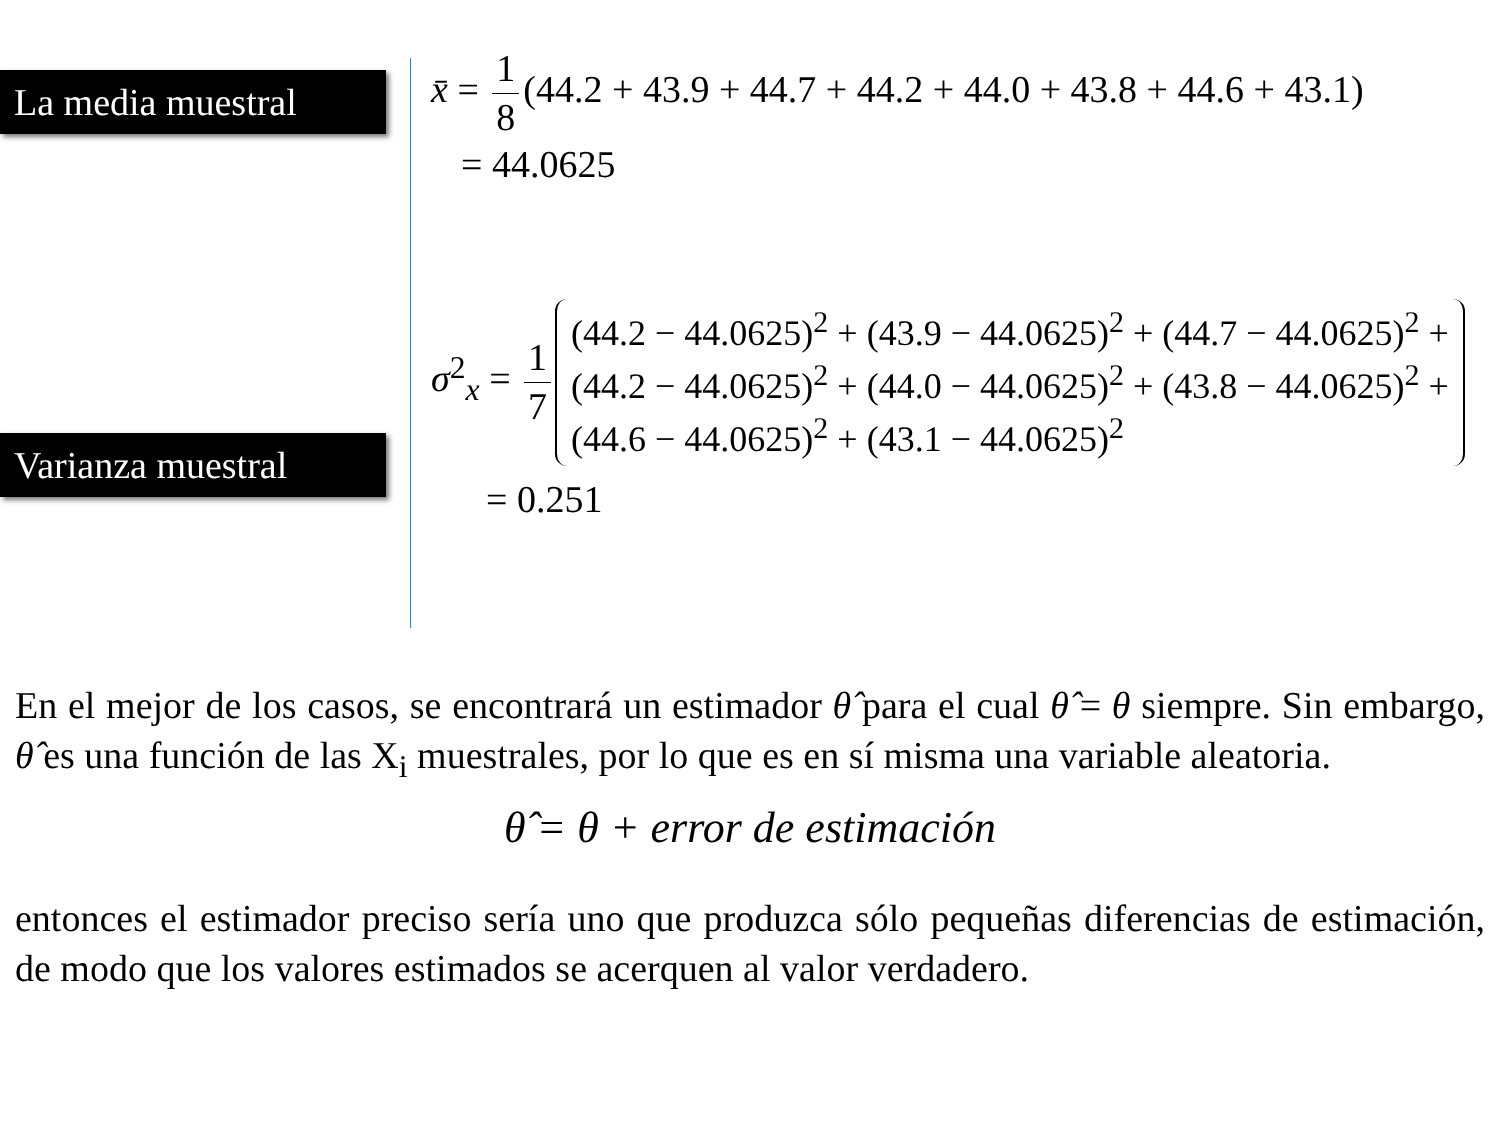La media muestral
Varianza muestral
x̄ = 1 8 (44.2 + 43.9 + 44.7 + 44.2 + 44.0 + 43.8 + 44.6 + 43.1)
= 44.0625
σ<sup>2</sup><sub>x</sub> = 1 7 (44.2 − 44.0625)<sup>2</sup> + (43.9 − 44.0625)<sup>2</sup> + (44.7 − 44.0625)<sup>2</sup> +
(44.2 − 44.0625)<sup>2</sup> + (44.0 − 44.0625)<sup>2</sup> + (43.8 − 44.0625)<sup>2</sup> +
(44.6 − 44.0625)<sup>2</sup> + (43.1 − 44.0625)<sup>2</sup>
= 0.251
En el mejor de los casos, se encontrará un estimador θ̂ para el cual θ̂ = θ siempre. Sin embargo, θ̂ es una función de las X<sub>i</sub> muestrales, por lo que es en sí misma una variable aleatoria.
θ̂ = θ + error de estimación
entonces el estimador preciso sería uno que produzca sólo pequeñas diferencias de estimación, de modo que los valores estimados se acerquen al valor verdadero.